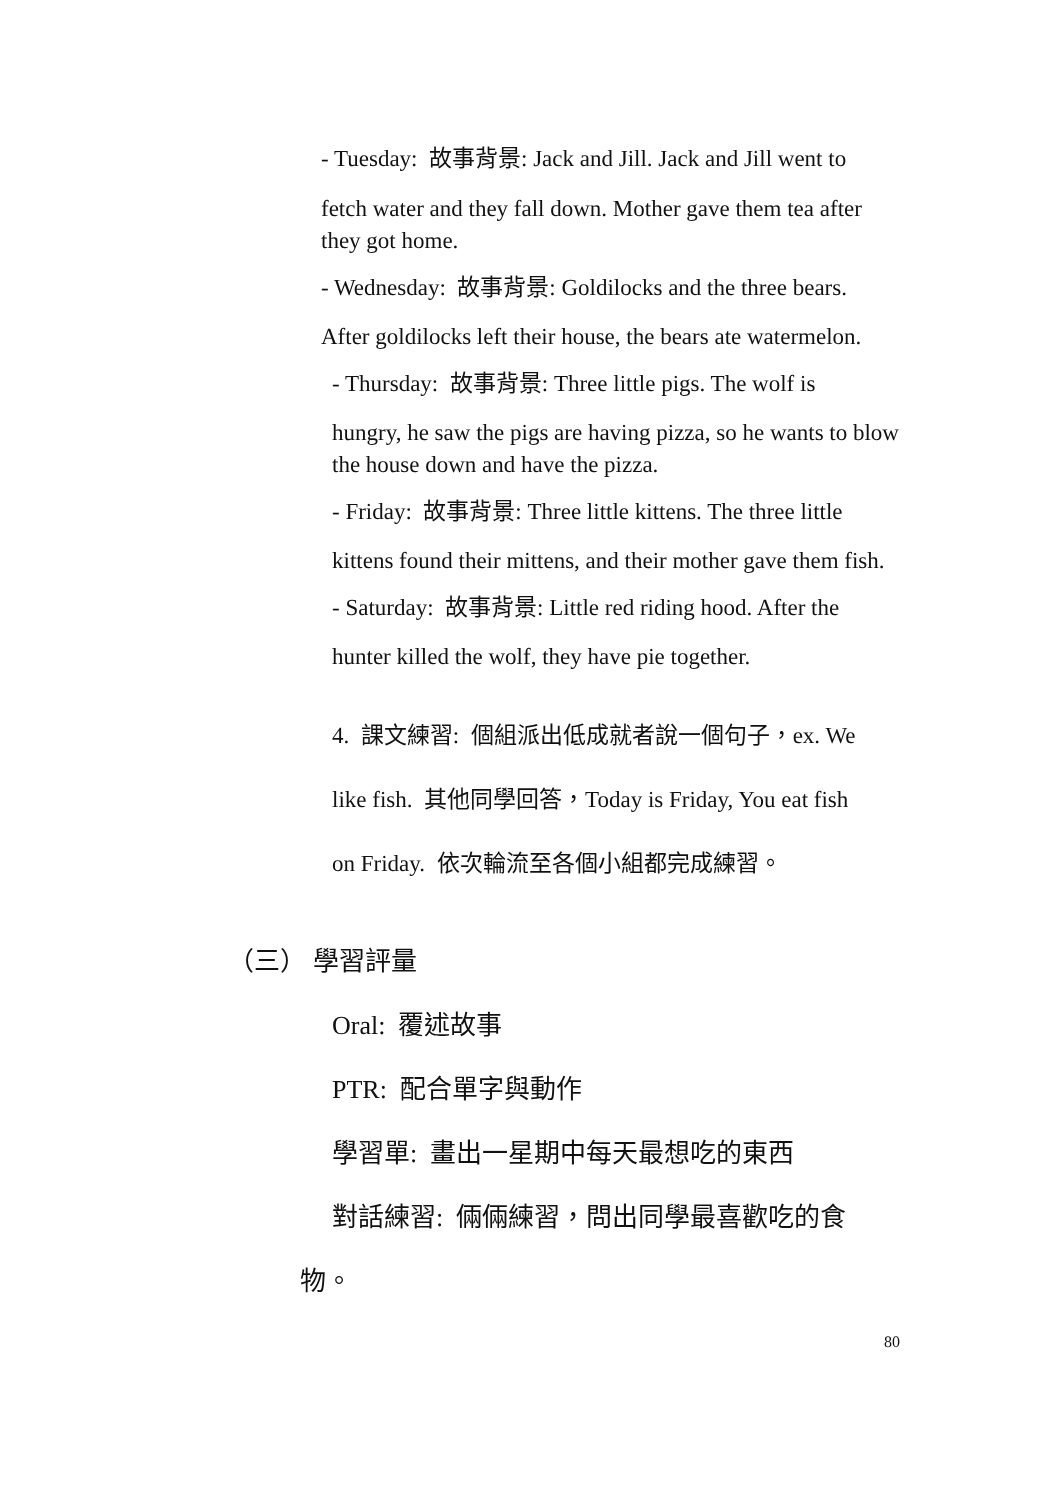- Tuesday: 故事背景: Jack and Jill. Jack and Jill went to
fetch water and they fall down. Mother gave them tea after they got home.
- Wednesday: 故事背景: Goldilocks and the three bears.
After goldilocks left their house, the bears ate watermelon.
- Thursday: 故事背景: Three little pigs. The wolf is
hungry, he saw the pigs are having pizza, so he wants to blow the house down and have the pizza.
- Friday: 故事背景: Three little kittens. The three little
kittens found their mittens, and their mother gave them fish.
- Saturday: 故事背景: Little red riding hood. After the
hunter killed the wolf, they have pie together.
4. 課文練習: 個組派出低成就者說一個句子，ex. We
like fish. 其他同學回答，Today is Friday, You eat fish
on Friday. 依次輪流至各個小組都完成練習。
（三） 學習評量
Oral: 覆述故事
PTR: 配合單字與動作
學習單: 畫出一星期中每天最想吃的東西
對話練習: 倆倆練習，問出同學最喜歡吃的食
物。
80